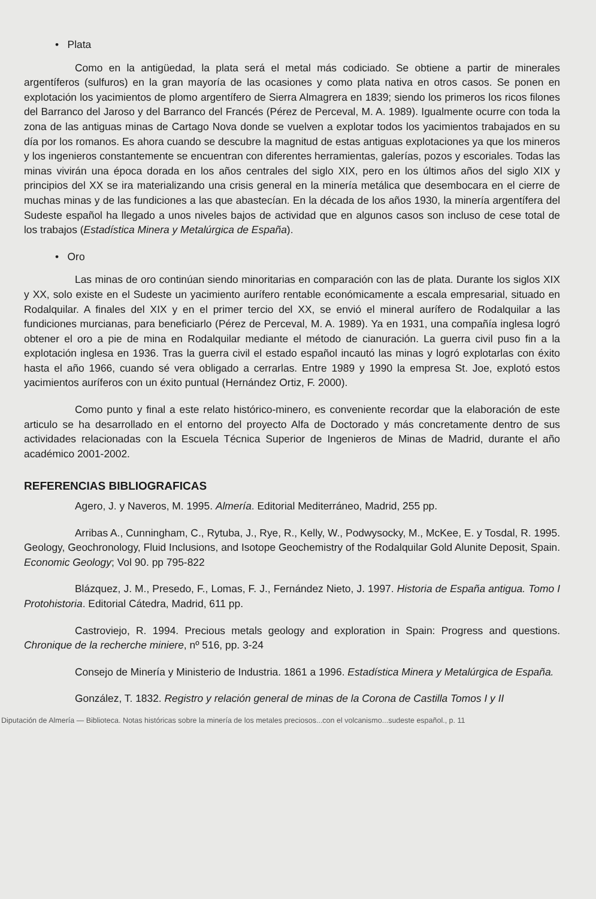• Plata
Como en la antigüedad, la plata será el metal más codiciado. Se obtiene a partir de minerales argentíferos (sulfuros) en la gran mayoría de las ocasiones y como plata nativa en otros casos. Se ponen en explotación los yacimientos de plomo argentífero de Sierra Almagrera en 1839; siendo los primeros los ricos filones del Barranco del Jaroso y del Barranco del Francés (Pérez de Perceval, M. A. 1989). Igualmente ocurre con toda la zona de las antiguas minas de Cartago Nova donde se vuelven a explotar todos los yacimientos trabajados en su día por los romanos. Es ahora cuando se descubre la magnitud de estas antiguas explotaciones ya que los mineros y los ingenieros constantemente se encuentran con diferentes herramientas, galerías, pozos y escoriales. Todas las minas vivirán una época dorada en los años centrales del siglo XIX, pero en los últimos años del siglo XIX y principios del XX se ira materializando una crisis general en la minería metálica que desembocara en el cierre de muchas minas y de las fundiciones a las que abastecían. En la década de los años 1930, la minería argentífera del Sudeste español ha llegado a unos niveles bajos de actividad que en algunos casos son incluso de cese total de los trabajos (Estadística Minera y Metalúrgica de España).
• Oro
Las minas de oro continúan siendo minoritarias en comparación con las de plata. Durante los siglos XIX y XX, solo existe en el Sudeste un yacimiento aurífero rentable económicamente a escala empresarial, situado en Rodalquilar. A finales del XIX y en el primer tercio del XX, se envió el mineral aurífero de Rodalquilar a las fundiciones murcianas, para beneficiarlo (Pérez de Perceval, M. A. 1989). Ya en 1931, una compañía inglesa logró obtener el oro a pie de mina en Rodalquilar mediante el método de cianuración. La guerra civil puso fin a la explotación inglesa en 1936. Tras la guerra civil el estado español incautó las minas y logró explotarlas con éxito hasta el año 1966, cuando sé vera obligado a cerrarlas. Entre 1989 y 1990 la empresa St. Joe, explotó estos yacimientos auríferos con un éxito puntual (Hernández Ortiz, F. 2000).
Como punto y final a este relato histórico-minero, es conveniente recordar que la elaboración de este articulo se ha desarrollado en el entorno del proyecto Alfa de Doctorado y más concretamente dentro de sus actividades relacionadas con la Escuela Técnica Superior de Ingenieros de Minas de Madrid, durante el año académico 2001-2002.
REFERENCIAS BIBLIOGRAFICAS
Agero, J. y Naveros, M. 1995. Almería. Editorial Mediterráneo, Madrid, 255 pp.
Arribas A., Cunningham, C., Rytuba, J., Rye, R., Kelly, W., Podwysocky, M., McKee, E. y Tosdal, R. 1995. Geology, Geochronology, Fluid Inclusions, and Isotope Geochemistry of the Rodalquilar Gold Alunite Deposit, Spain. Economic Geology; Vol 90. pp 795-822
Blázquez, J. M., Presedo, F., Lomas, F. J., Fernández Nieto, J. 1997. Historia de España antigua. Tomo I Protohistoria. Editorial Cátedra, Madrid, 611 pp.
Castroviejo, R. 1994. Precious metals geology and exploration in Spain: Progress and questions. Chronique de la recherche miniere, nº 516, pp. 3-24
Consejo de Minería y Ministerio de Industria. 1861 a 1996. Estadística Minera y Metalúrgica de España.
González, T. 1832. Registro y relación general de minas de la Corona de Castilla Tomos I y II
Diputación de Almería — Biblioteca. Notas históricas sobre la minería de los metales preciosos...con el volcanismo...sudeste español., p. 11